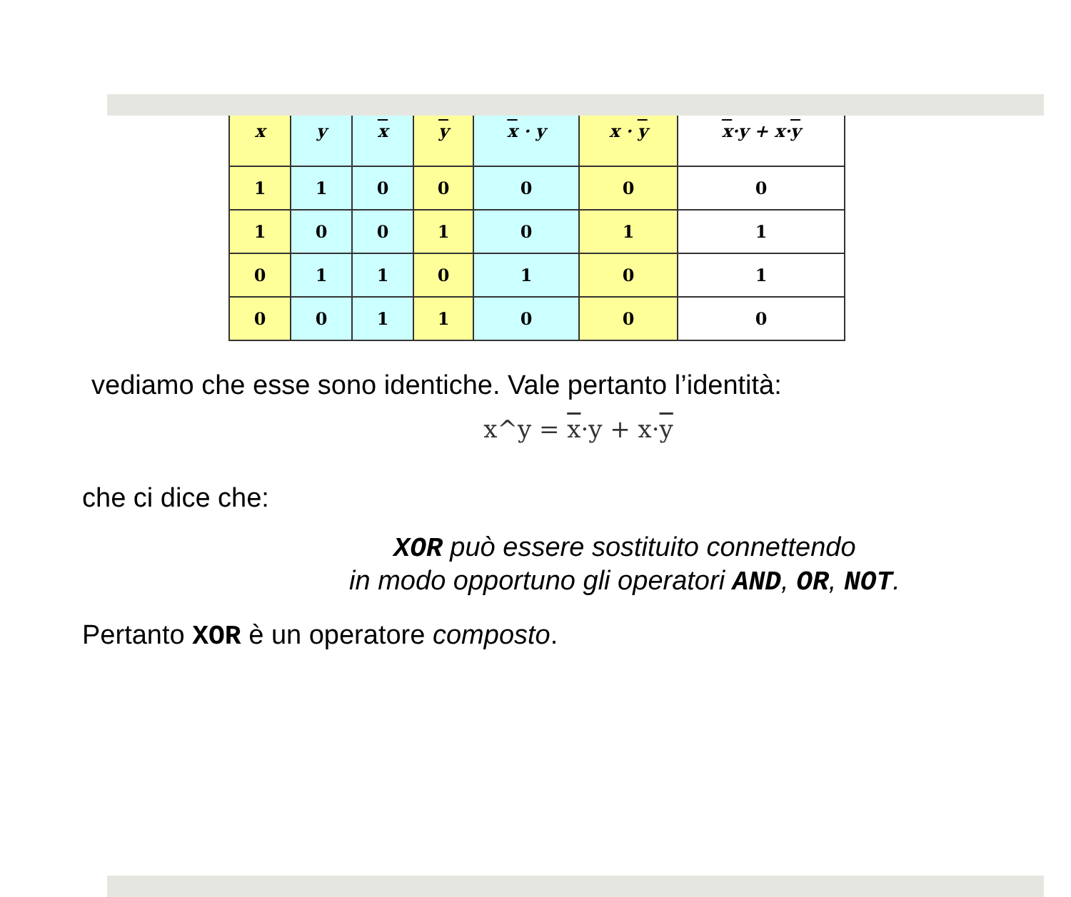| x | y | x | y | x · y | x · y | x ·y + x· y |
| --- | --- | --- | --- | --- | --- | --- |
| 1 | 1 | 0 | 0 | 0 | 0 | 0 |
| 1 | 0 | 0 | 1 | 0 | 1 | 1 |
| 0 | 1 | 1 | 0 | 1 | 0 | 1 |
| 0 | 0 | 1 | 1 | 0 | 0 | 0 |
vediamo che esse sono identiche. Vale pertanto l’identità:
x^y = x·y + x·y
che ci dice che:
XOR può essere sostituito connettendo
in modo opportuno gli operatori AND, OR, NOT.
Pertanto XOR è un operatore composto.